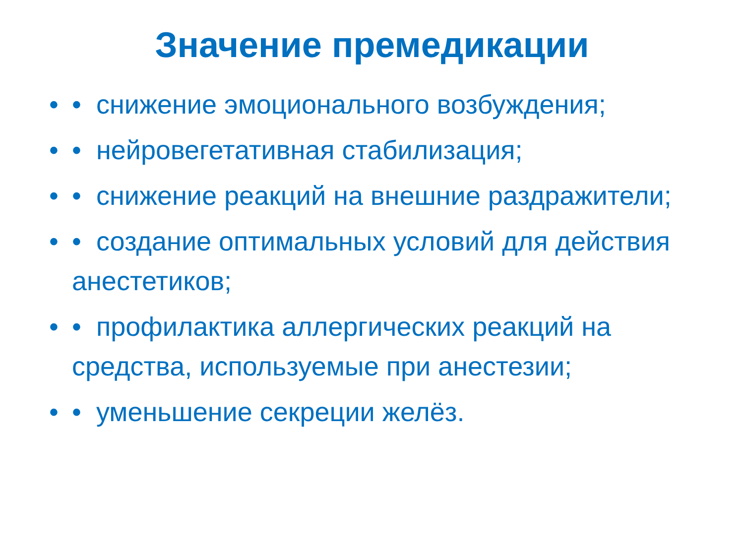Значение премедикации
• • снижение эмоционального возбуждения;
• • нейровегетативная стабилизация;
• • снижение реакций на внешние раздражители;
• • создание оптимальных условий для действия анестетиков;
• • профилактика аллергических реакций на средства, используемые при анестезии;
• • уменьшение секреции желёз.